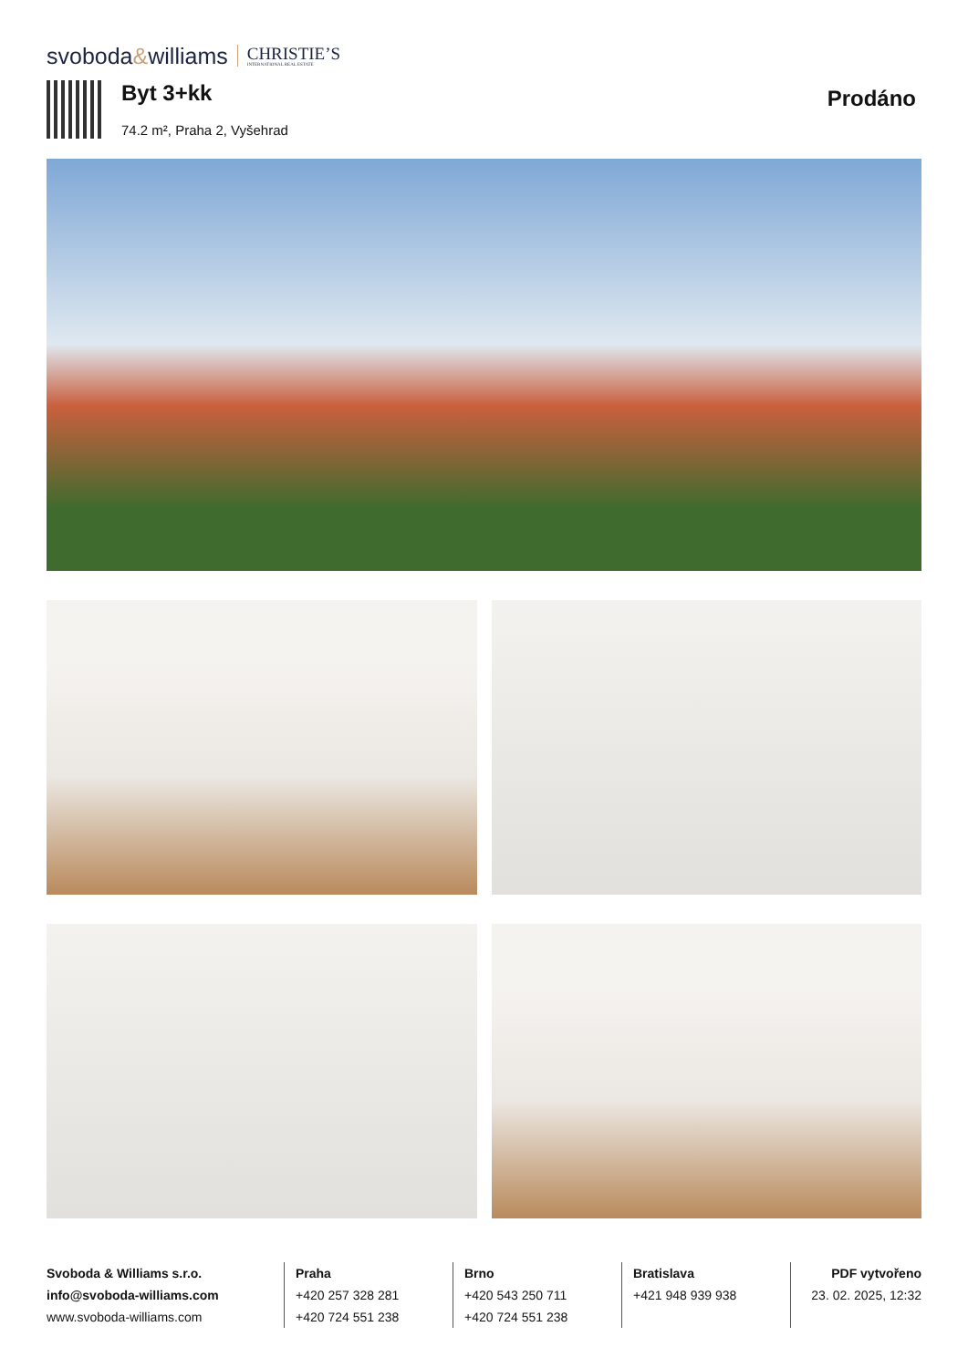svoboda&williams CHRISTIE’S
INTERNATIONAL REAL ESTATE
Byt 3+kk
74.2 m², Praha 2, Vyšehrad
Prodáno
Svoboda & Williams s.r.o.
info@svoboda-williams.com
www.svoboda-williams.com
Praha
+420 257 328 281
+420 724 551 238
Brno
+420 543 250 711
+420 724 551 238
Bratislava
+421 948 939 938
PDF vytvořeno
23. 02. 2025, 12:32